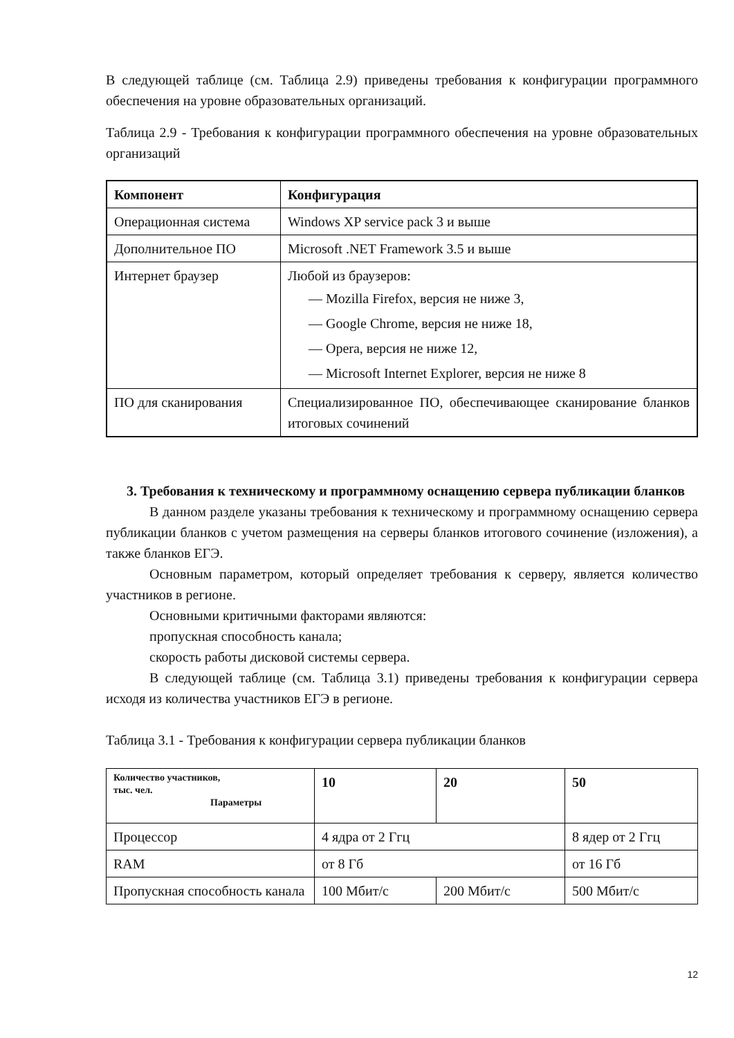В следующей таблице (см. Таблица 2.9) приведены требования к конфигурации программного обеспечения на уровне образовательных организаций.
Таблица 2.9 - Требования к конфигурации программного обеспечения на уровне образовательных организаций
| Компонент | Конфигурация |
| --- | --- |
| Операционная система | Windows XP service pack 3 и выше |
| Дополнительное ПО | Microsoft .NET Framework 3.5 и выше |
| Интернет браузер | Любой из браузеров: — Mozilla Firefox, версия не ниже 3, — Google Chrome, версия не ниже 18, — Opera, версия не ниже 12, — Microsoft Internet Explorer, версия не ниже 8 |
| ПО для сканирования | Специализированное ПО, обеспечивающее сканирование бланков итоговых сочинений |
3. Требования к техническому и программному оснащению сервера публикации бланков
В данном разделе указаны требования к техническому и программному оснащению сервера публикации бланков с учетом размещения на серверы бланков итогового сочинение (изложения), а также бланков ЕГЭ.
Основным параметром, который определяет требования к серверу, является количество участников в регионе.
Основными критичными факторами являются:
пропускная способность канала;
скорость работы дисковой системы сервера.
В следующей таблице (см. Таблица 3.1) приведены требования к конфигурации сервера исходя из количества участников ЕГЭ в регионе.
Таблица 3.1 - Требования к конфигурации сервера публикации бланков
| Количество участников, тыс. чел. Параметры | 10 | 20 | 50 |
| --- | --- | --- | --- |
| Процессор | 4 ядра от 2 Ггц | | 8 ядер от 2 Ггц |
| RAM | от 8 Гб | | от 16 Гб |
| Пропускная способность канала | 100 Мбит/с | 200 Мбит/с | 500 Мбит/с |
12